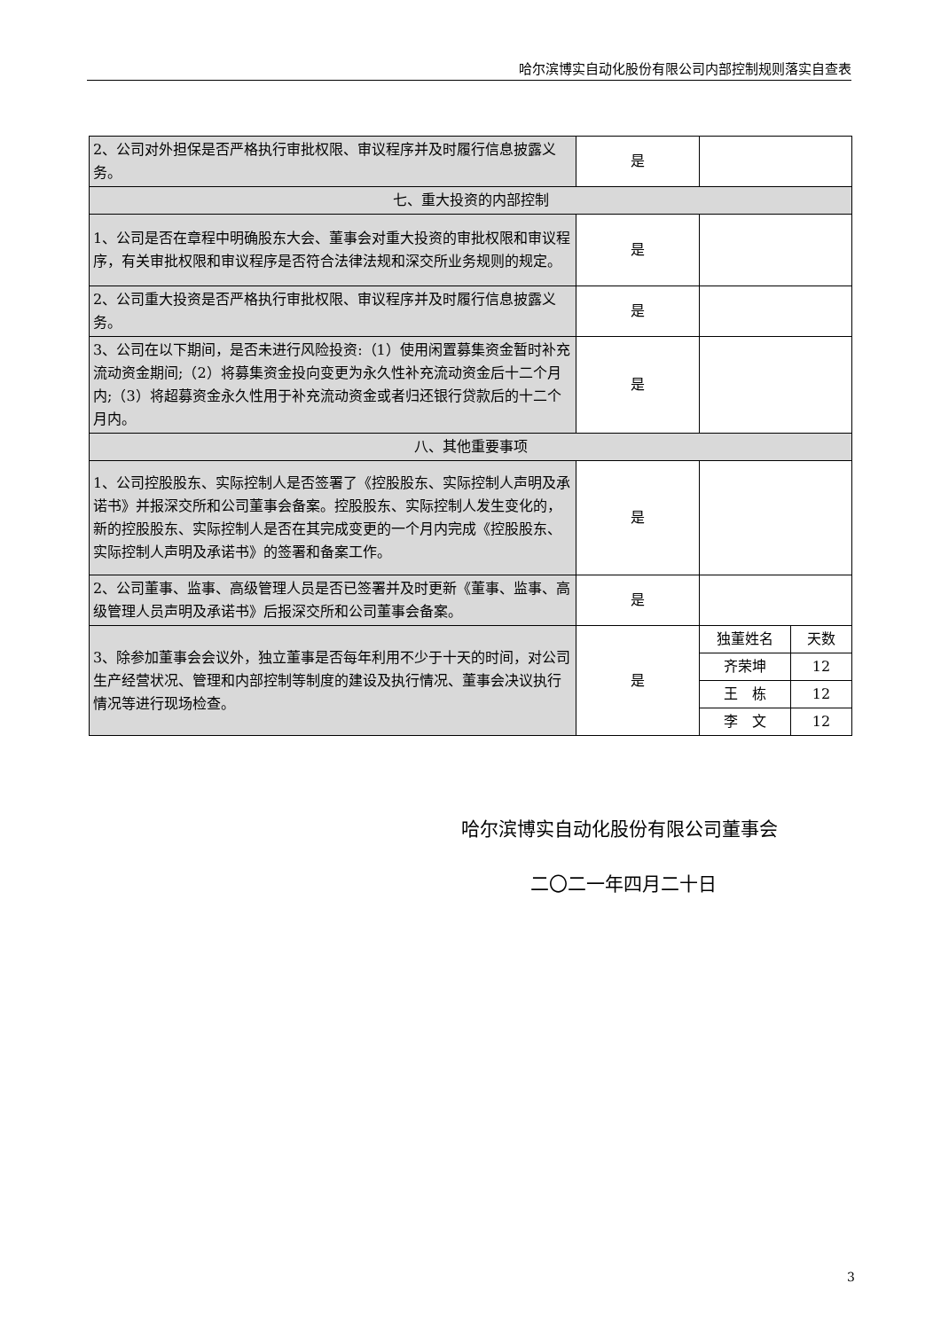哈尔滨博实自动化股份有限公司内部控制规则落实自查表
| 2、公司对外担保是否严格执行审批权限、审议程序并及时履行信息披露义务。 | 是 | | |
| 七、重大投资的内部控制 | | | |
| 1、公司是否在章程中明确股东大会、董事会对重大投资的审批权限和审议程序，有关审批权限和审议程序是否符合法律法规和深交所业务规则的规定。 | 是 | | |
| 2、公司重大投资是否严格执行审批权限、审议程序并及时履行信息披露义务。 | 是 | | |
| 3、公司在以下期间，是否未进行风险投资:（1）使用闲置募集资金暂时补充流动资金期间;（2）将募集资金投向变更为永久性补充流动资金后十二个月内;（3）将超募资金永久性用于补充流动资金或者归还银行贷款后的十二个月内。 | 是 | | |
| 八、其他重要事项 | | | |
| 1、公司控股股东、实际控制人是否签署了《控股股东、实际控制人声明及承诺书》并报深交所和公司董事会备案。控股股东、实际控制人发生变化的，新的控股股东、实际控制人是否在其完成变更的一个月内完成《控股股东、实际控制人声明及承诺书》的签署和备案工作。 | 是 | | |
| 2、公司董事、监事、高级管理人员是否已签署并及时更新《董事、监事、高级管理人员声明及承诺书》后报深交所和公司董事会备案。 | 是 | | |
| 3、除参加董事会会议外，独立董事是否每年利用不少于十天的时间，对公司生产经营状况、管理和内部控制等制度的建设及执行情况、董事会决议执行情况等进行现场检查。 | 是 | 独董姓名 | 天数 |
| | | 齐荣坤 | 12 |
| | | 王 栋 | 12 |
| | | 李 文 | 12 |
哈尔滨博实自动化股份有限公司董事会
二〇二一年四月二十日
3